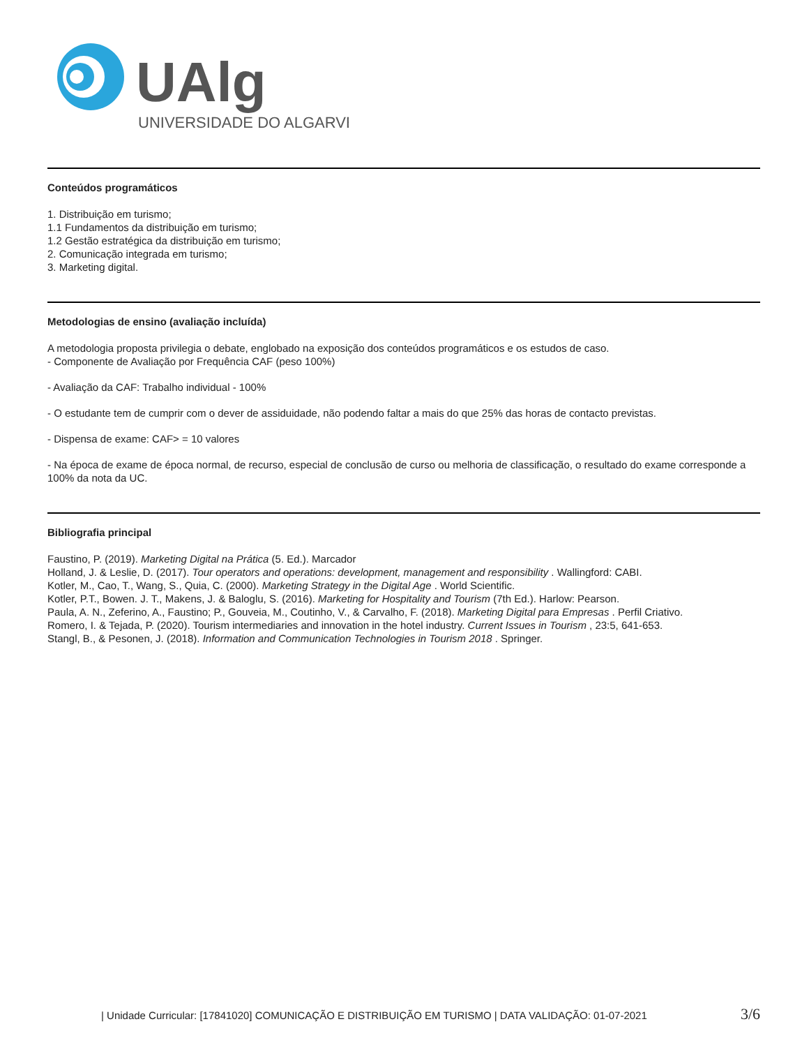UAlg
UNIVERSIDADE DO ALGARVE
Conteúdos programáticos
1. Distribuição em turismo;
1.1 Fundamentos da distribuição em turismo;
1.2 Gestão estratégica da distribuição em turismo;
2. Comunicação integrada em turismo;
3. Marketing digital.
Metodologias de ensino (avaliação incluída)
A metodologia proposta privilegia o debate, englobado na exposição dos conteúdos programáticos e os estudos de caso.
- Componente de Avaliação por Frequência CAF (peso 100%)
- Avaliação da CAF: Trabalho individual - 100%
- O estudante tem de cumprir com o dever de assiduidade, não podendo faltar a mais do que 25% das horas de contacto previstas.
- Dispensa de exame: CAF> = 10 valores
- Na época de exame de época normal, de recurso, especial de conclusão de curso ou melhoria de classificação, o resultado do exame corresponde a 100% da nota da UC.
Bibliografia principal
Faustino, P. (2019). Marketing Digital na Prática (5. Ed.). Marcador
Holland, J. & Leslie, D. (2017). Tour operators and operations: development, management and responsibility . Wallingford: CABI.
Kotler, M., Cao, T., Wang, S., Quia, C. (2000). Marketing Strategy in the Digital Age . World Scientific.
Kotler, P.T., Bowen. J. T., Makens, J. & Baloglu, S. (2016). Marketing for Hospitality and Tourism (7th Ed.). Harlow: Pearson.
Paula, A. N., Zeferino, A., Faustino; P., Gouveia, M., Coutinho, V., & Carvalho, F. (2018). Marketing Digital para Empresas . Perfil Criativo.
Romero, I. & Tejada, P. (2020). Tourism intermediaries and innovation in the hotel industry. Current Issues in Tourism , 23:5, 641-653.
Stangl, B., & Pesonen, J. (2018). Information and Communication Technologies in Tourism 2018 . Springer.
| Unidade Curricular: [17841020] COMUNICAÇÃO E DISTRIBUIÇÃO EM TURISMO | DATA VALIDAÇÃO: 01-07-2021 3/6